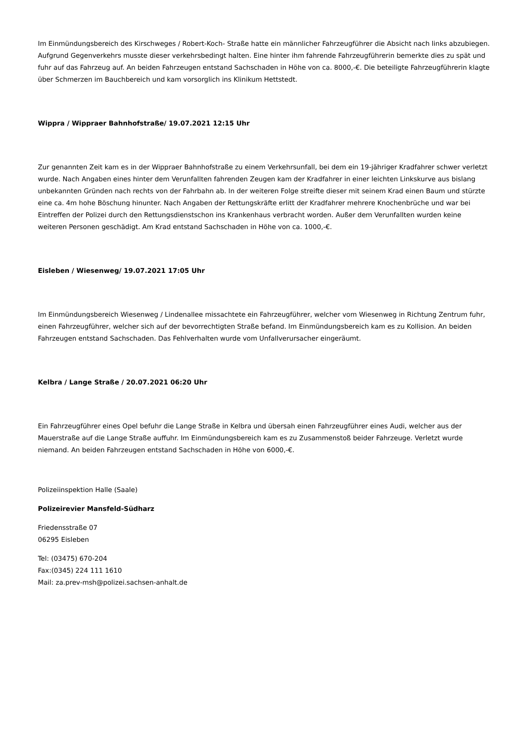Im Einmündungsbereich des Kirschweges / Robert-Koch- Straße hatte ein männlicher Fahrzeugführer die Absicht nach links abzubiegen. Aufgrund Gegenverkehrs musste dieser verkehrsbedingt halten. Eine hinter ihm fahrende Fahrzeugführerin bemerkte dies zu spät und fuhr auf das Fahrzeug auf. An beiden Fahrzeugen entstand Sachschaden in Höhe von ca. 8000,-€. Die beteiligte Fahrzeugführerin klagte über Schmerzen im Bauchbereich und kam vorsorglich ins Klinikum Hettstedt.
Wippra / Wippraer Bahnhofstraße/ 19.07.2021 12:15 Uhr
Zur genannten Zeit kam es in der Wippraer Bahnhofstraße zu einem Verkehrsunfall, bei dem ein 19-jähriger Kradfahrer schwer verletzt wurde. Nach Angaben eines hinter dem Verunfallten fahrenden Zeugen kam der Kradfahrer in einer leichten Linkskurve aus bislang unbekannten Gründen nach rechts von der Fahrbahn ab. In der weiteren Folge streifte dieser mit seinem Krad einen Baum und stürzte eine ca. 4m hohe Böschung hinunter. Nach Angaben der Rettungskräfte erlitt der Kradfahrer mehrere Knochenbrüche und war bei Eintreffen der Polizei durch den Rettungsdienstschon ins Krankenhaus verbracht worden. Außer dem Verunfallten wurden keine weiteren Personen geschädigt. Am Krad entstand Sachschaden in Höhe von ca. 1000,-€.
Eisleben / Wiesenweg/ 19.07.2021 17:05 Uhr
Im Einmündungsbereich Wiesenweg / Lindenallee missachtete ein Fahrzeugführer, welcher vom Wiesenweg in Richtung Zentrum fuhr, einen Fahrzeugführer, welcher sich auf der bevorrechtigten Straße befand. Im Einmündungsbereich kam es zu Kollision. An beiden Fahrzeugen entstand Sachschaden. Das Fehlverhalten wurde vom Unfallverursacher eingeräumt.
Kelbra / Lange Straße / 20.07.2021 06:20 Uhr
Ein Fahrzeugführer eines Opel befuhr die Lange Straße in Kelbra und übersah einen Fahrzeugführer eines Audi, welcher aus der Mauerstraße auf die Lange Straße auffuhr. Im Einmündungsbereich kam es zu Zusammenstoß beider Fahrzeuge. Verletzt wurde niemand. An beiden Fahrzeugen entstand Sachschaden in Höhe von 6000,-€.
Polizeiinspektion Halle (Saale)
Polizeirevier Mansfeld-Südharz
Friedensstraße 07
06295 Eisleben
Tel: (03475) 670-204
Fax:(0345) 224 111 1610
Mail: za.prev-msh@polizei.sachsen-anhalt.de